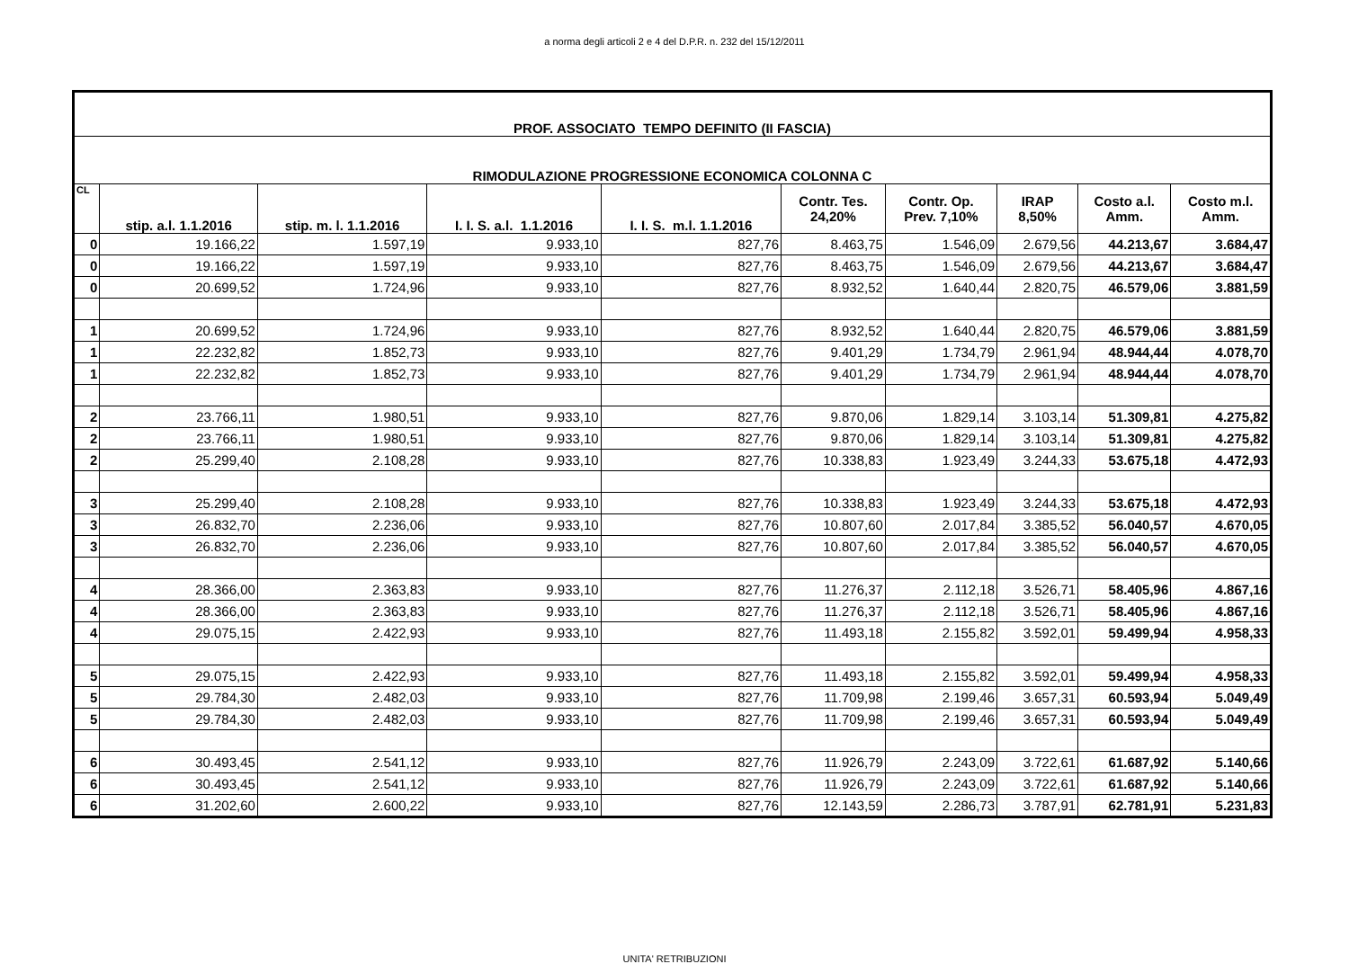a norma degli articoli 2 e 4 del D.P.R. n. 232 del 15/12/2011
| PROF. ASSOCIATO TEMPO DEFINITO (II FASCIA) | | | | | | | | | |
| RIMODULAZIONE PROGRESSIONE ECONOMICA COLONNA C | | | | | | | | | |
| CL | stip. a.l. 1.1.2016 | stip. m. l. 1.1.2016 | I. I. S. a.l. 1.1.2016 | I. I. S. m.l. 1.1.2016 | Contr. Tes. 24,20% | Contr. Op. Prev. 7,10% | IRAP 8,50% | Costo a.l. Amm. | Costo m.l. Amm. |
| 0 | 19.166,22 | 1.597,19 | 9.933,10 | 827,76 | 8.463,75 | 1.546,09 | 2.679,56 | 44.213,67 | 3.684,47 |
| 0 | 19.166,22 | 1.597,19 | 9.933,10 | 827,76 | 8.463,75 | 1.546,09 | 2.679,56 | 44.213,67 | 3.684,47 |
| 0 | 20.699,52 | 1.724,96 | 9.933,10 | 827,76 | 8.932,52 | 1.640,44 | 2.820,75 | 46.579,06 | 3.881,59 |
| 1 | 20.699,52 | 1.724,96 | 9.933,10 | 827,76 | 8.932,52 | 1.640,44 | 2.820,75 | 46.579,06 | 3.881,59 |
| 1 | 22.232,82 | 1.852,73 | 9.933,10 | 827,76 | 9.401,29 | 1.734,79 | 2.961,94 | 48.944,44 | 4.078,70 |
| 1 | 22.232,82 | 1.852,73 | 9.933,10 | 827,76 | 9.401,29 | 1.734,79 | 2.961,94 | 48.944,44 | 4.078,70 |
| 2 | 23.766,11 | 1.980,51 | 9.933,10 | 827,76 | 9.870,06 | 1.829,14 | 3.103,14 | 51.309,81 | 4.275,82 |
| 2 | 23.766,11 | 1.980,51 | 9.933,10 | 827,76 | 9.870,06 | 1.829,14 | 3.103,14 | 51.309,81 | 4.275,82 |
| 2 | 25.299,40 | 2.108,28 | 9.933,10 | 827,76 | 10.338,83 | 1.923,49 | 3.244,33 | 53.675,18 | 4.472,93 |
| 3 | 25.299,40 | 2.108,28 | 9.933,10 | 827,76 | 10.338,83 | 1.923,49 | 3.244,33 | 53.675,18 | 4.472,93 |
| 3 | 26.832,70 | 2.236,06 | 9.933,10 | 827,76 | 10.807,60 | 2.017,84 | 3.385,52 | 56.040,57 | 4.670,05 |
| 3 | 26.832,70 | 2.236,06 | 9.933,10 | 827,76 | 10.807,60 | 2.017,84 | 3.385,52 | 56.040,57 | 4.670,05 |
| 4 | 28.366,00 | 2.363,83 | 9.933,10 | 827,76 | 11.276,37 | 2.112,18 | 3.526,71 | 58.405,96 | 4.867,16 |
| 4 | 28.366,00 | 2.363,83 | 9.933,10 | 827,76 | 11.276,37 | 2.112,18 | 3.526,71 | 58.405,96 | 4.867,16 |
| 4 | 29.075,15 | 2.422,93 | 9.933,10 | 827,76 | 11.493,18 | 2.155,82 | 3.592,01 | 59.499,94 | 4.958,33 |
| 5 | 29.075,15 | 2.422,93 | 9.933,10 | 827,76 | 11.493,18 | 2.155,82 | 3.592,01 | 59.499,94 | 4.958,33 |
| 5 | 29.784,30 | 2.482,03 | 9.933,10 | 827,76 | 11.709,98 | 2.199,46 | 3.657,31 | 60.593,94 | 5.049,49 |
| 5 | 29.784,30 | 2.482,03 | 9.933,10 | 827,76 | 11.709,98 | 2.199,46 | 3.657,31 | 60.593,94 | 5.049,49 |
| 6 | 30.493,45 | 2.541,12 | 9.933,10 | 827,76 | 11.926,79 | 2.243,09 | 3.722,61 | 61.687,92 | 5.140,66 |
| 6 | 30.493,45 | 2.541,12 | 9.933,10 | 827,76 | 11.926,79 | 2.243,09 | 3.722,61 | 61.687,92 | 5.140,66 |
| 6 | 31.202,60 | 2.600,22 | 9.933,10 | 827,76 | 12.143,59 | 2.286,73 | 3.787,91 | 62.781,91 | 5.231,83 |
UNITA' RETRIBUZIONI